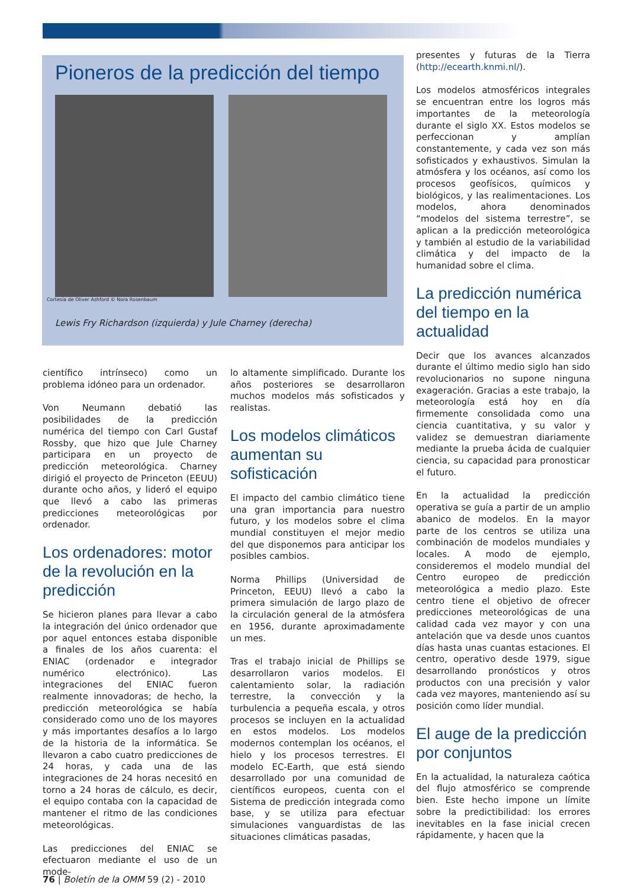Pioneros de la predicción del tiempo
Cortesía de Oliver Ashford © Nora Rosenbaum
Lewis Fry Richardson (izquierda) y Jule Charney (derecha)
científico intrínseco) como un problema idóneo para un ordenador.
Von Neumann debatió las posibilidades de la predicción numérica del tiempo con Carl Gustaf Rossby, que hizo que Jule Charney participara en un proyecto de predicción meteorológica. Charney dirigió el proyecto de Princeton (EEUU) durante ocho años, y lideró el equipo que llevó a cabo las primeras predicciones meteorológicas por ordenador.
Los ordenadores: motor de la revolución en la predicción
Se hicieron planes para llevar a cabo la integración del único ordenador que por aquel entonces estaba disponible a finales de los años cuarenta: el ENIAC (ordenador e integrador numérico electrónico). Las integraciones del ENIAC fueron realmente innovadoras; de hecho, la predicción meteorológica se había considerado como uno de los mayores y más importantes desafíos a lo largo de la historia de la informática. Se llevaron a cabo cuatro predicciones de 24 horas, y cada una de las integraciones de 24 horas necesitó en torno a 24 horas de cálculo, es decir, el equipo contaba con la capacidad de mantener el ritmo de las condiciones meteorológicas.
Las predicciones del ENIAC se efectuaron mediante el uso de un mode-
lo altamente simplificado. Durante los años posteriores se desarrollaron muchos modelos más sofisticados y realistas.
Los modelos climáticos aumentan su sofisticación
El impacto del cambio climático tiene una gran importancia para nuestro futuro, y los modelos sobre el clima mundial constituyen el mejor medio del que disponemos para anticipar los posibles cambios.
Norma Phillips (Universidad de Princeton, EEUU) llevó a cabo la primera simulación de largo plazo de la circulación general de la atmósfera en 1956, durante aproximadamente un mes.
Tras el trabajo inicial de Phillips se desarrollaron varios modelos. El calentamiento solar, la radiación terrestre, la convección y la turbulencia a pequeña escala, y otros procesos se incluyen en la actualidad en estos modelos. Los modelos modernos contemplan los océanos, el hielo y los procesos terrestres. El modelo EC-Earth, que está siendo desarrollado por una comunidad de científicos europeos, cuenta con el Sistema de predicción integrada como base, y se utiliza para efectuar simulaciones vanguardistas de las situaciones climáticas pasadas,
presentes y futuras de la Tierra (http://ecearth.knmi.nl/).
Los modelos atmosféricos integrales se encuentran entre los logros más importantes de la meteorología durante el siglo XX. Estos modelos se perfeccionan y amplían constantemente, y cada vez son más sofisticados y exhaustivos. Simulan la atmósfera y los océanos, así como los procesos geofísicos, químicos y biológicos, y las realimentaciones. Los modelos, ahora denominados “modelos del sistema terrestre”, se aplican a la predicción meteorológica y también al estudio de la variabilidad climática y del impacto de la humanidad sobre el clima.
La predicción numérica del tiempo en la actualidad
Decir que los avances alcanzados durante el último medio siglo han sido revolucionarios no supone ninguna exageración. Gracias a este trabajo, la meteorología está hoy en día firmemente consolidada como una ciencia cuantitativa, y su valor y validez se demuestran diariamente mediante la prueba ácida de cualquier ciencia, su capacidad para pronosticar el futuro.
En la actualidad la predicción operativa se guía a partir de un amplio abanico de modelos. En la mayor parte de los centros se utiliza una combinación de modelos mundiales y locales. A modo de ejemplo, consideremos el modelo mundial del Centro europeo de predicción meteorológica a medio plazo. Este centro tiene el objetivo de ofrecer predicciones meteorológicas de una calidad cada vez mayor y con una antelación que va desde unos cuantos días hasta unas cuantas estaciones. El centro, operativo desde 1979, sigue desarrollando pronósticos y otros productos con una precisión y valor cada vez mayores, manteniendo así su posición como líder mundial.
El auge de la predicción por conjuntos
En la actualidad, la naturaleza caótica del flujo atmosférico se comprende bien. Este hecho impone un límite sobre la predictibilidad: los errores inevitables en la fase inicial crecen rápidamente, y hacen que la
76 | Boletín de la OMM 59 (2) - 2010